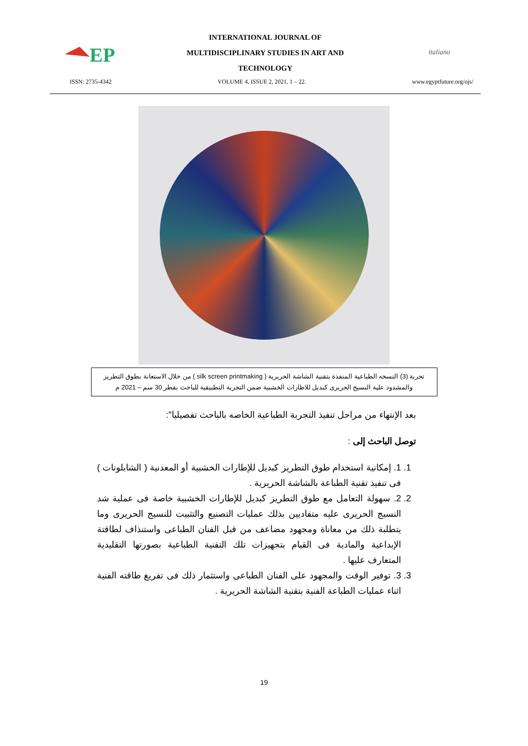EP
INTERNATIONAL JOURNAL OF
MULTIDISCIPLINARY STUDIES IN ART AND
TECHNOLOGY
italiano
ISSN: 2735-4342 VOLUME 4, ISSUE 2, 2021, 1 – 22. www.egyptfuture.org/ojs/
تجربة (3) النسخه الطباعية المنفذة بتقنية الشاشة الحريرية ( silk screen printmaking ) من خلال الاستعانة بطوق التطريز والمشدود علية النسيج الحريرى كبديل للاطارات الخشبية ضمن التجربة التطبيقية للباحث بقطر 30 سم – 2021 م
بعد الإنتهاء من مراحل تنفيذ التجربة الطباعية الخاصه بالباحث تفصيليا":
توصل الباحث إلى :
1. 1. إمكانية استخدام طوق التطريز كبديل للإطارات الخشبية أو المعدنية ( الشابلونات ) فى تنفيذ تقنية الطباعة بالشاشة الحريرية .
2. 2. سهولة التعامل مع طوق التطريز كبديل للإطارات الخشبية خاصة فى عملية شد النسيج الحريرى عليه متفاديين بذلك عمليات التصنيع والتثبيت للنسيج الحريرى وما يتطلبة ذلك من معاناة ومجهود مضاعف من قبل الفنان الطباعى واستنذاف لطاقتة الإبداعية والمادية فى القيام بتجهيزات تلك التقنية الطباعية بصورتها التقليدية المتعارف عليها .
3. 3. توفير الوقت والمجهود على الفنان الطباعى واستثمار ذلك فى تفريغ طاقته الفنية اثناء عمليات الطباعة الفنية بتقنية الشاشة الحريرية .
19